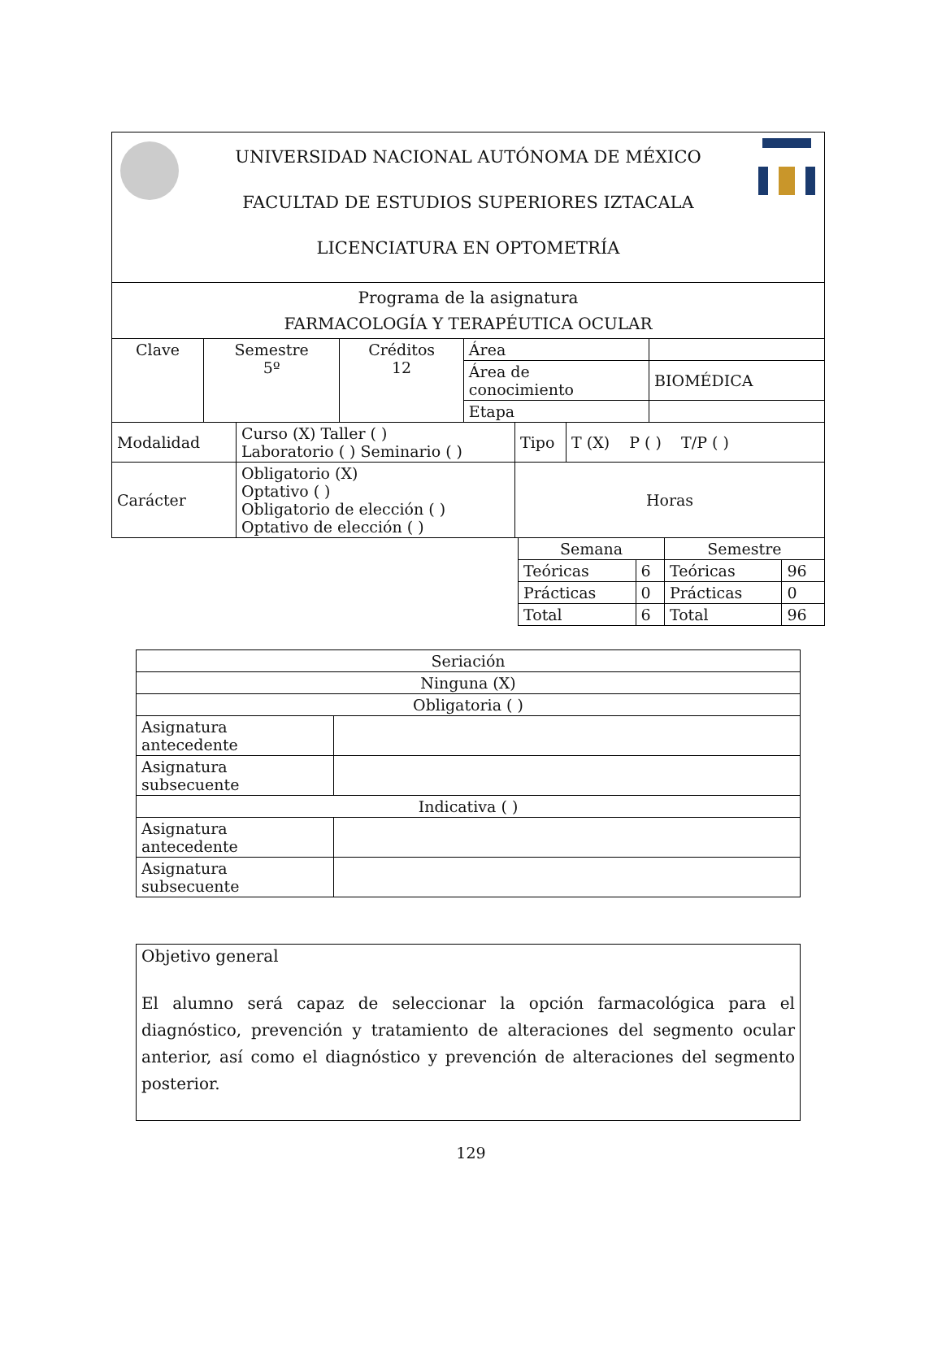| UNIVERSIDAD NACIONAL AUTÓNOMA DE MÉXICO FACULTAD DE ESTUDIOS SUPERIORES IZTACALA LICENCIATURA EN OPTOMETRÍA | | | | |
| Programa de la asignatura FARMACOLOGÍA Y TERAPÉUTICA OCULAR | | | | |
| Clave | Semestre 5º | Créditos 12 | Área | |
| | | | Área de conocimiento | BIOMÉDICA |
| | | | Etapa | |
| Modalidad | Curso (X) Taller ( ) Laboratorio ( ) Seminario ( ) | Tipo | T (X) P ( ) T/P ( ) |
| Carácter | Obligatorio (X) Optativo ( ) Obligatorio de elección ( ) Optativo de elección ( ) | Horas | |
| Semana | | Semestre | |
| Teóricas | 6 | Teóricas | 96 |
| Prácticas | 0 | Prácticas | 0 |
| Total | 6 | Total | 96 |
| Seriación | |
| Ninguna (X) | |
| Obligatoria ( ) | |
| Asignatura antecedente | |
| Asignatura subsecuente | |
| Indicativa ( ) | |
| Asignatura antecedente | |
| Asignatura subsecuente | |
Objetivo general
El alumno será capaz de seleccionar la opción farmacológica para el diagnóstico, prevención y tratamiento de alteraciones del segmento ocular anterior, así como el diagnóstico y prevención de alteraciones del segmento posterior.
129